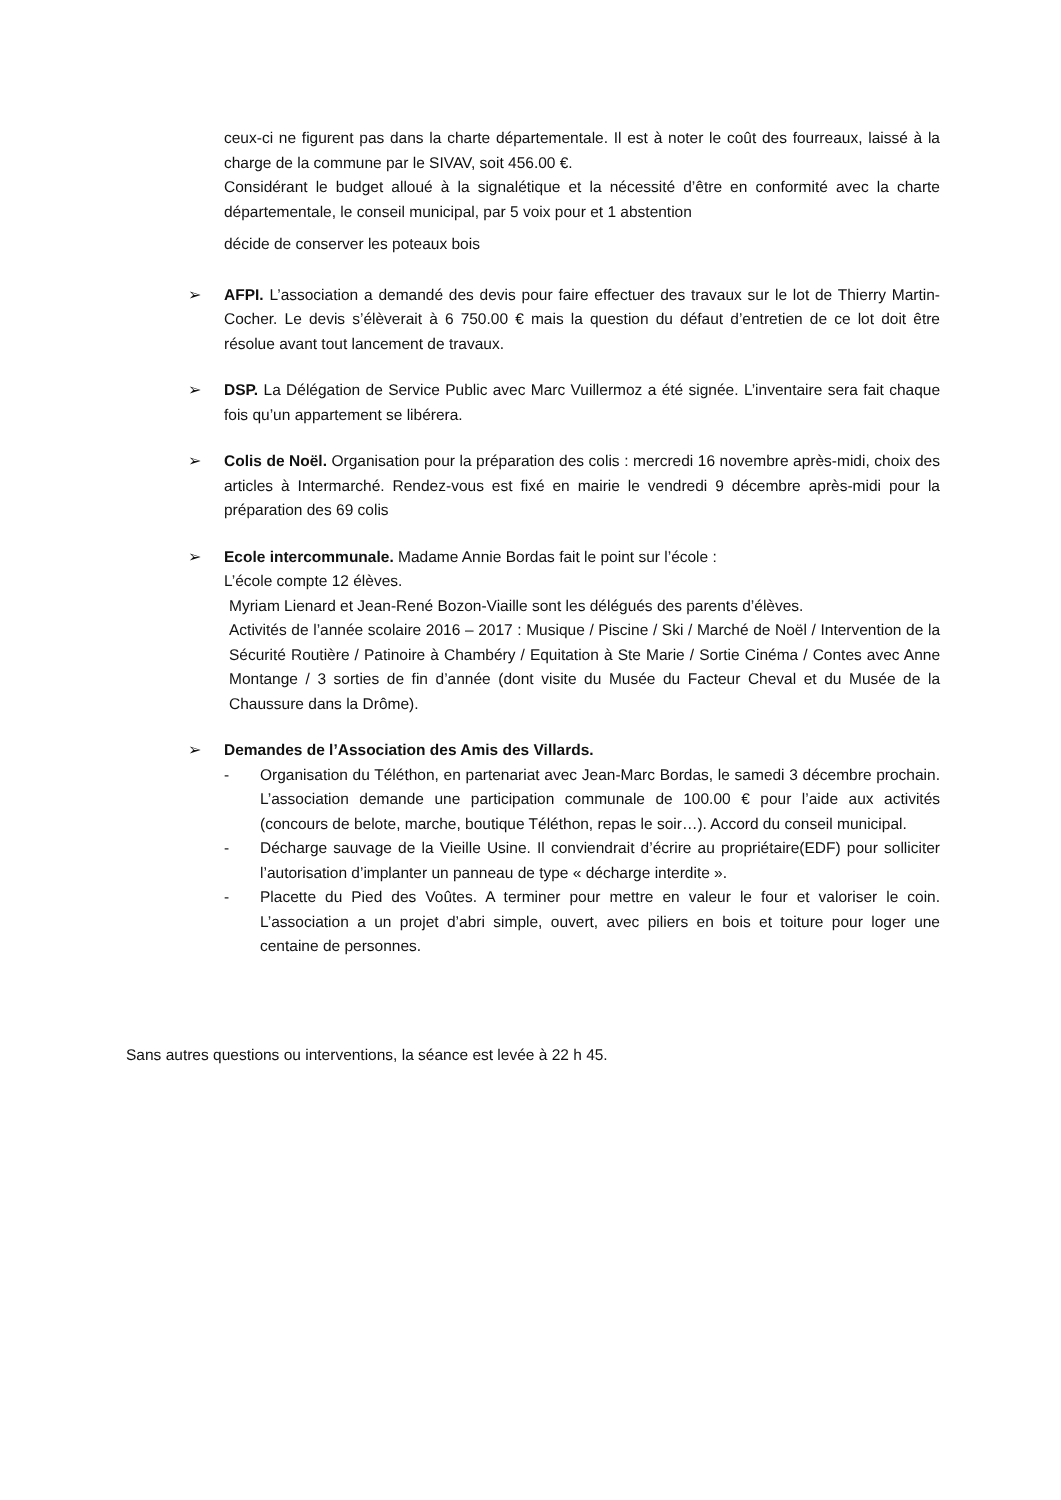ceux-ci ne figurent pas dans la charte départementale. Il est à noter le coût des fourreaux, laissé à la charge de la commune par le SIVAV, soit 456.00 €.
Considérant le budget alloué à la signalétique et la nécessité d’être en conformité avec la charte départementale, le conseil municipal, par 5 voix pour et 1 abstention
décide de conserver les poteaux bois
➢ AFPI. L’association a demandé des devis pour faire effectuer des travaux sur le lot de Thierry Martin-Cocher. Le devis s’élèverait à 6 750.00 € mais la question du défaut d’entretien de ce lot doit être résolue avant tout lancement de travaux.
➢ DSP. La Délégation de Service Public avec Marc Vuillermoz a été signée. L’inventaire sera fait chaque fois qu’un appartement se libérera.
➢ Colis de Noël. Organisation pour la préparation des colis : mercredi 16 novembre après-midi, choix des articles à Intermarché. Rendez-vous est fixé en mairie le vendredi 9 décembre après-midi pour la préparation des 69 colis
➢ Ecole intercommunale. Madame Annie Bordas fait le point sur l’école :
L’école compte 12 élèves.
Myriam Lienard et Jean-René Bozon-Viaille sont les délégués des parents d’élèves.
Activités de l’année scolaire 2016 – 2017 : Musique / Piscine / Ski / Marché de Noël / Intervention de la Sécurité Routière / Patinoire à Chambéry / Equitation à Ste Marie / Sortie Cinéma / Contes avec Anne Montange / 3 sorties de fin d’année (dont visite du Musée du Facteur Cheval et du Musée de la Chaussure dans la Drôme).
➢ Demandes de l’Association des Amis des Villards.
- Organisation du Téléthon, en partenariat avec Jean-Marc Bordas, le samedi 3 décembre prochain. L’association demande une participation communale de 100.00 € pour l’aide aux activités (concours de belote, marche, boutique Téléthon, repas le soir…). Accord du conseil municipal.
- Décharge sauvage de la Vieille Usine. Il conviendrait d’écrire au propriétaire(EDF) pour solliciter l’autorisation d’implanter un panneau de type « décharge interdite ».
- Placette du Pied des Voûtes. A terminer pour mettre en valeur le four et valoriser le coin. L’association a un projet d’abri simple, ouvert, avec piliers en bois et toiture pour loger une centaine de personnes.
Sans autres questions ou interventions, la séance est levée à 22 h 45.